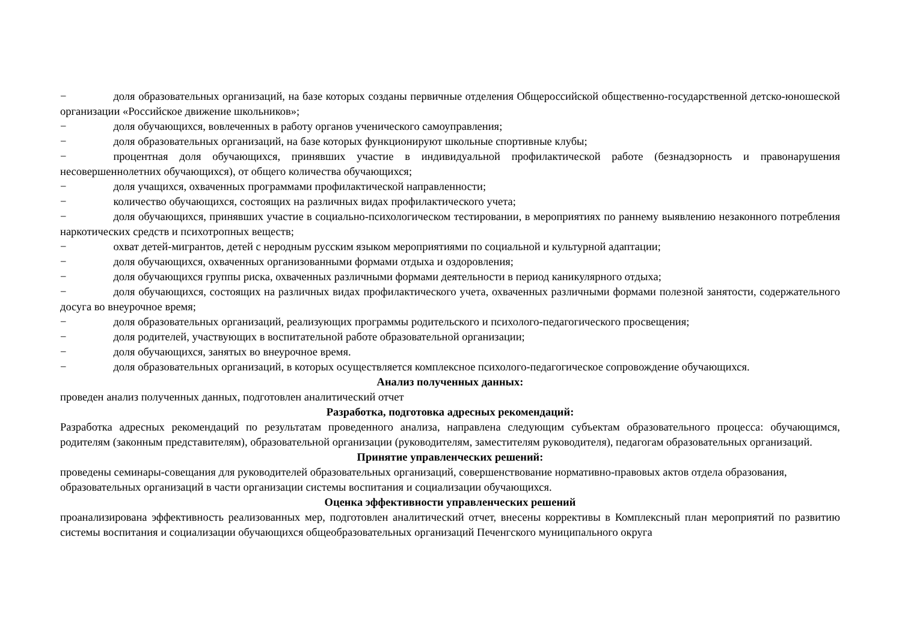− доля образовательных организаций, на базе которых созданы первичные отделения Общероссийской общественно-государственной детско-юношеской организации «Российское движение школьников»;
− доля обучающихся, вовлеченных в работу органов ученического самоуправления;
− доля образовательных организаций, на базе которых функционируют школьные спортивные клубы;
− процентная доля обучающихся, принявших участие в индивидуальной профилактической работе (безнадзорность и правонарушения несовершеннолетних обучающихся), от общего количества обучающихся;
− доля учащихся, охваченных программами профилактической направленности;
− количество обучающихся, состоящих на различных видах профилактического учета;
− доля обучающихся, принявших участие в социально-психологическом тестировании, в мероприятиях по раннему выявлению незаконного потребления наркотических средств и психотропных веществ;
− охват детей-мигрантов, детей с неродным русским языком мероприятиями по социальной и культурной адаптации;
− доля обучающихся, охваченных организованными формами отдыха и оздоровления;
− доля обучающихся группы риска, охваченных различными формами деятельности в период каникулярного отдыха;
− доля обучающихся, состоящих на различных видах профилактического учета, охваченных различными формами полезной занятости, содержательного досуга во внеурочное время;
− доля образовательных организаций, реализующих программы родительского и психолого-педагогического просвещения;
− доля родителей, участвующих в воспитательной работе образовательной организации;
− доля обучающихся, занятых во внеурочное время.
− доля образовательных организаций, в которых осуществляется комплексное психолого-педагогическое сопровождение обучающихся.
Анализ полученных данных:
проведен анализ полученных данных, подготовлен аналитический отчет
Разработка, подготовка адресных рекомендаций:
Разработка адресных рекомендаций по результатам проведенного анализа, направлена следующим субъектам образовательного процесса: обучающимся, родителям (законным представителям), образовательной организации (руководителям, заместителям руководителя), педагогам образовательных организаций.
Принятие управленческих решений:
проведены семинары-совещания для руководителей образовательных организаций, совершенствование нормативно-правовых актов отдела образования, образовательных организаций в части организации системы воспитания и социализации обучающихся.
Оценка эффективности управленческих решений
проанализирована эффективность реализованных мер, подготовлен аналитический отчет, внесены коррективы в Комплексный план мероприятий по развитию системы воспитания и социализации обучающихся общеобразовательных организаций Печенгского муниципального округа